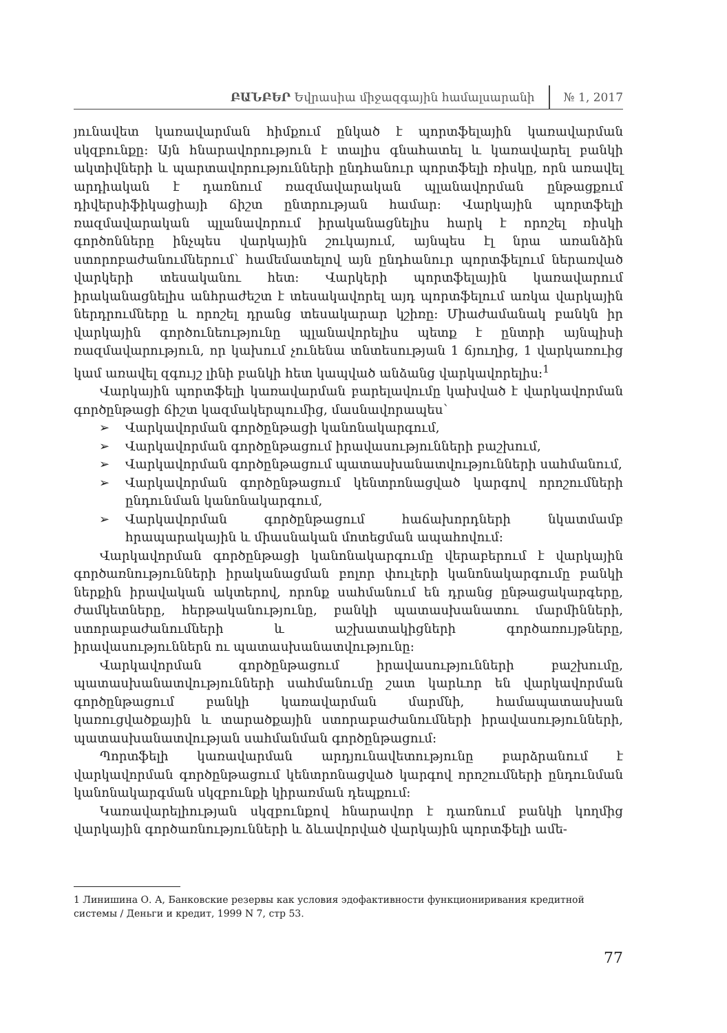ԲԱՆԲԵՐ Եվրասիա միջազգային համալսարանի
№ 1, 2017
յունավետ կառավարման հիմքում ընկած է պորտֆելային կառավարման սկզբունքը: Այն հնարավորություն է տալիս գնահատել և կառավարել բանկի ակտիվների և պարտավորությունների ընդհանուր պորտֆելի ռիսկը, որն առավել արդիական է դառնում ռազմավարական պլանավորման ընթացքում դիվերսիֆիկացիայի ճիշտ ընտրության համար: Վարկային պորտֆելի ռազմավարական պլանավորում իրականացնելիս հարկ է որոշել ռիսկի գործոնները ինչպես վարկային շուկայում, այնպես էլ նրա առանձին ստորոբաժանումներում՝ համեմատելով այն ընդհանուր պորտֆելում ներառված վարկերի տեսականու հետ: Վարկերի պորտֆելային կառավարում իրականացնելիս անհրաժեշտ է տեսակավորել այդ պորտֆելում առկա վարկային ներդրումները և որոշել դրանց տեսակարար կշիռը: Միաժամանակ բանկն իր վարկային գործունեությունը պլանավորելիս պետք է ընտրի այնպիսի ռազմավարություն, որ կախում չունենա տնտեսության 1 ճյուղից, 1 վարկառուից կամ առավել զգույշ լինի բանկի հետ կապված անձանց վարկավորելիս:<sup>1</sup>
Վարկային պորտֆելի կառավարման բարելավումը կախված է վարկավորման գործընթացի ճիշտ կազմակերպումից, մասնավորապես՝
➢ Վարկավորման գործընթացի կանոնակարգում,
➢ Վարկավորման գործընթացում իրավասությունների բաշխում,
➢ Վարկավորման գործընթացում պատասխանատվությունների սահմանում,
➢ Վարկավորման գործընթացում կենտրոնացված կարգով որոշումների ընդունման կանոնակարգում,
➢ Վարկավորման գործընթացում հաճախորդների նկատմամբ հրապարակային և միասնական մոտեցման ապահովում:
Վարկավորման գործընթացի կանոնակարգումը վերաբերում է վարկային գործառնությունների իրականացման բոլոր փուլերի կանոնակարգումը բանկի ներքին իրավական ակտերով, որոնք սահմանում են դրանց ընթացակարգերը, ժամկետները, հերթականությունը, բանկի պատասխանատու մարմինների, ստորաբաժանումների և աշխատակիցների գործառույթները, իրավասություններն ու պատասխանատվությունը:
Վարկավորման գործընթացում իրավասությունների բաշխումը, պատասխանատվությունների սահմանումը շատ կարևոր են վարկավորման գործընթացում բանկի կառավարման մարմնի, համապատասխան կառուցվածքային և տարածքային ստորաբաժանումների իրավասությունների, պատասխանատվության սահմանման գործընթացում:
Պորտֆելի կառավարման արդյունավետությունը բարձրանում է վարկավորման գործընթացում կենտրոնացված կարգով որոշումների ընդունման կանոնակարգման սկզբունքի կիրառման դեպքում:
Կառավարելիության սկզբունքով հնարավոր է դառնում բանկի կողմից վարկային գործառնությունների և ձևավորված վարկային պորտֆելի ամե-
1 Линишина О. А, Банковские резервы как условия эдофактивности функциониривания кредитной системы / Деньги и кредит, 1999 N 7, стр 53.
77